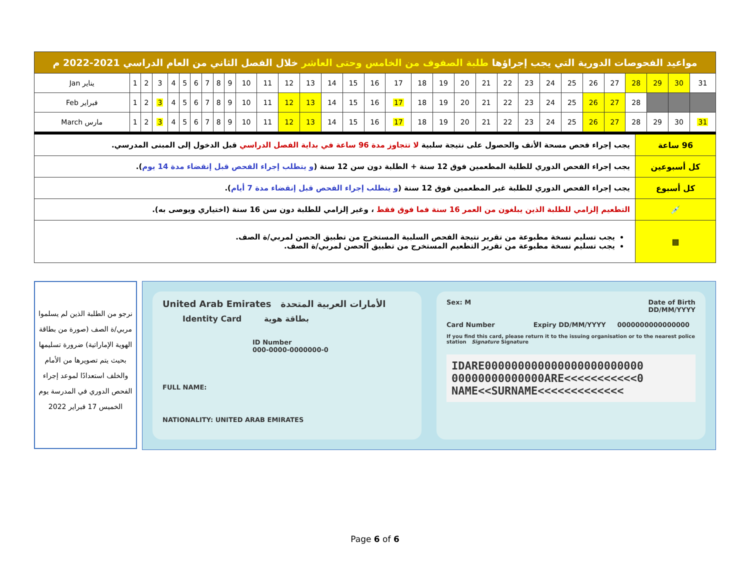| مواعيد الفحوصات الدورية التي يجب إجراؤها طلبة الصفوف من الخامس وحتى العاشر خلال الفصل الثاني من العام الدراسي 2021-2022 م | | | | | | | | | | | | | | | | | | | | | | | | | | | | | | | |
| Jan يناير | 1 | 2 | 3 | 4 | 5 | 6 | 7 | 8 | 9 | 10 | 11 | 12 | 13 | 14 | 15 | 16 | 17 | 18 | 19 | 20 | 21 | 22 | 23 | 24 | 25 | 26 | 27 | 28 | 29 | 30 | 31 |
| Feb فبراير | 1 | 2 | 3 | 4 | 5 | 6 | 7 | 8 | 9 | 10 | 11 | 12 | 13 | 14 | 15 | 16 | 17 | 18 | 19 | 20 | 21 | 22 | 23 | 24 | 25 | 26 | 27 | 28 | | | |
| March مارس | 1 | 2 | 3 | 4 | 5 | 6 | 7 | 8 | 9 | 10 | 11 | 12 | 13 | 14 | 15 | 16 | 17 | 18 | 19 | 20 | 21 | 22 | 23 | 24 | 25 | 26 | 27 | 28 | 29 | 30 | 31 |
| 96 ساعة | يجب إجراء فحص مسحة الأنف والحصول على نتيجة سلبية لا تتجاوز مدة 96 ساعة في بداية الفصل الدراسي قبل الدخول إلى المبنى المدرسي. |
| كل أسبوعين | يجب إجراء الفحص الدوري للطلبة المطعمين فوق 12 سنة + الطلبة دون سن 12 سنة ( و يتطلب إجراء الفحص قبل إنقضاء مدة 14 يوم ). |
| كل أسبوع | يجب إجراء الفحص الدوري للطلبة غير المطعمين فوق 12 سنة ( و يتطلب إجراء الفحص قبل إنقضاء مدة 7 أيام ). |
| 💉 | التطعيم إلزامي للطلبة الذين يبلغون من العمر 16 سنة فما فوق فقط ، وغير إلزامي للطلبة دون سن 16 سنة (اختياري ويوصى به). |
| ▦ | يجب تسليم نسخة مطبوعة من تقرير نتيجة الفحص السلبية المستخرج من تطبيق الحصن لمربي/ة الصف. يجب تسليم نسخة مطبوعة من تقرير التطعيم المستخرج من تطبيق الحصن لمربي/ة الصف. |
نرجو من الطلبة الذين لم يسلموا مربي/ة الصف (صورة من بطاقة الهوية الإماراتية) ضرورة تسليمها بحيث يتم تصويرها من الأمام والخلف استعدادًا لموعد إجراء الفحص الدوري في المدرسة يوم الخميس 17 فبراير 2022
United Arab Emirates الأمارات العربية المتحدة
Identity Card بطاقة هوية
ID Number
000-0000-0000000-0
FULL NAME:
NATIONALITY: UNITED ARAB EMIRATES
Sex: M Date of Birth
DD/MM/YYYY
Card Number Expiry DD/MM/YYYY 0000000000000000
If you find this card, please return it to the issuing organisation or to the nearest police station Signature Signature
IDARE000000000000000000000000
00000000000000ARE<<<<<<<<<<<0
NAME<<SURNAME<<<<<<<<<<<<<
Page 6 of 6